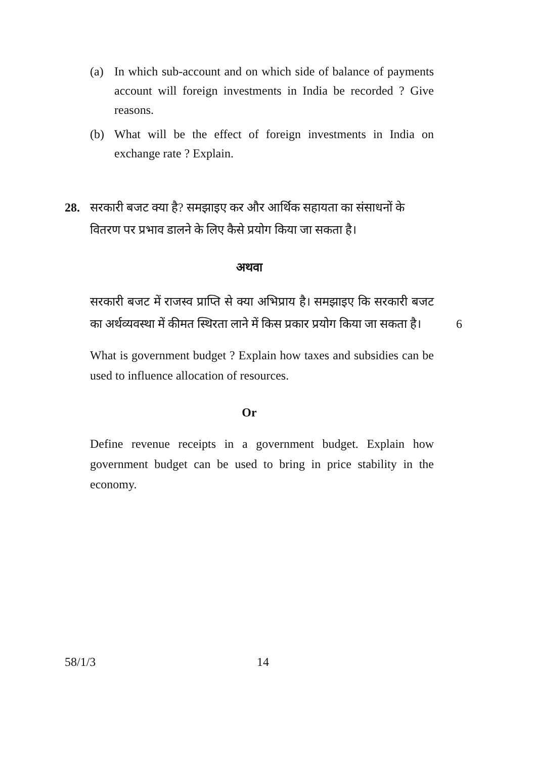(a) In which sub-account and on which side of balance of payments account will foreign investments in India be recorded ? Give reasons.
(b) What will be the effect of foreign investments in India on exchange rate ? Explain.
28. सरकारी बजट क्या है? समझाइए कर और आर्थिक सहायता का संसाधनों के वितरण पर प्रभाव डालने के लिए कैसे प्रयोग किया जा सकता है।
अथवा
सरकारी बजट में राजस्व प्राप्ति से क्या अभिप्राय है। समझाइए कि सरकारी बजट का अर्थव्यवस्था में कीमत स्थिरता लाने में किस प्रकार प्रयोग किया जा सकता है। 6
What is government budget ? Explain how taxes and subsidies can be used to influence allocation of resources.
Or
Define revenue receipts in a government budget. Explain how government budget can be used to bring in price stability in the economy.
58/1/3 14